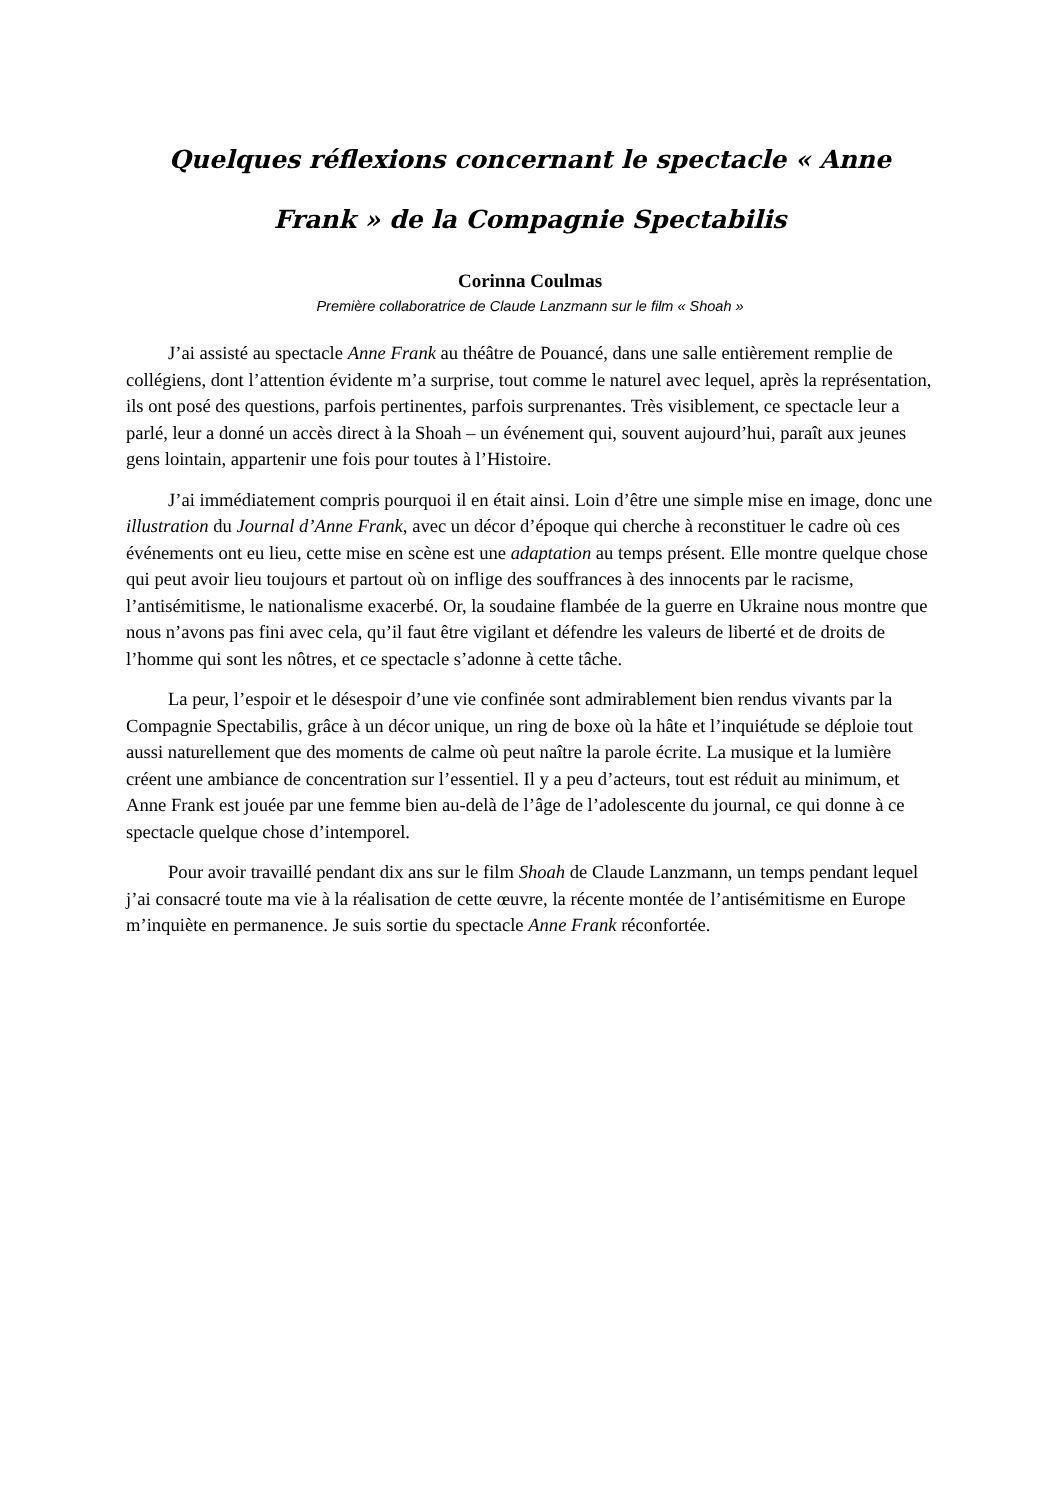Quelques réflexions concernant le spectacle « Anne Frank » de la Compagnie Spectabilis
Corinna Coulmas
Première collaboratrice de Claude Lanzmann sur le film « Shoah »
J’ai assisté au spectacle Anne Frank au théâtre de Pouancé, dans une salle entièrement remplie de collégiens, dont l’attention évidente m’a surprise, tout comme le naturel avec lequel, après la représentation, ils ont posé des questions, parfois pertinentes, parfois surprenantes. Très visiblement, ce spectacle leur a parlé, leur a donné un accès direct à la Shoah – un événement qui, souvent aujourd’hui, paraît aux jeunes gens lointain, appartenir une fois pour toutes à l’Histoire.
J’ai immédiatement compris pourquoi il en était ainsi. Loin d’être une simple mise en image, donc une illustration du Journal d’Anne Frank, avec un décor d’époque qui cherche à reconstituer le cadre où ces événements ont eu lieu, cette mise en scène est une adaptation au temps présent. Elle montre quelque chose qui peut avoir lieu toujours et partout où on inflige des souffrances à des innocents par le racisme, l’antisémitisme, le nationalisme exacerbé. Or, la soudaine flambée de la guerre en Ukraine nous montre que nous n’avons pas fini avec cela, qu’il faut être vigilant et défendre les valeurs de liberté et de droits de l’homme qui sont les nôtres, et ce spectacle s’adonne à cette tâche.
La peur, l’espoir et le désespoir d’une vie confinée sont admirablement bien rendus vivants par la Compagnie Spectabilis, grâce à un décor unique, un ring de boxe où la hâte et l’inquiétude se déploie tout aussi naturellement que des moments de calme où peut naître la parole écrite. La musique et la lumière créent une ambiance de concentration sur l’essentiel. Il y a peu d’acteurs, tout est réduit au minimum, et Anne Frank est jouée par une femme bien au-delà de l’âge de l’adolescente du journal, ce qui donne à ce spectacle quelque chose d’intemporel.
Pour avoir travaillé pendant dix ans sur le film Shoah de Claude Lanzmann, un temps pendant lequel j’ai consacré toute ma vie à la réalisation de cette œuvre, la récente montée de l’antisémitisme en Europe m’inquiète en permanence. Je suis sortie du spectacle Anne Frank réconfortée.